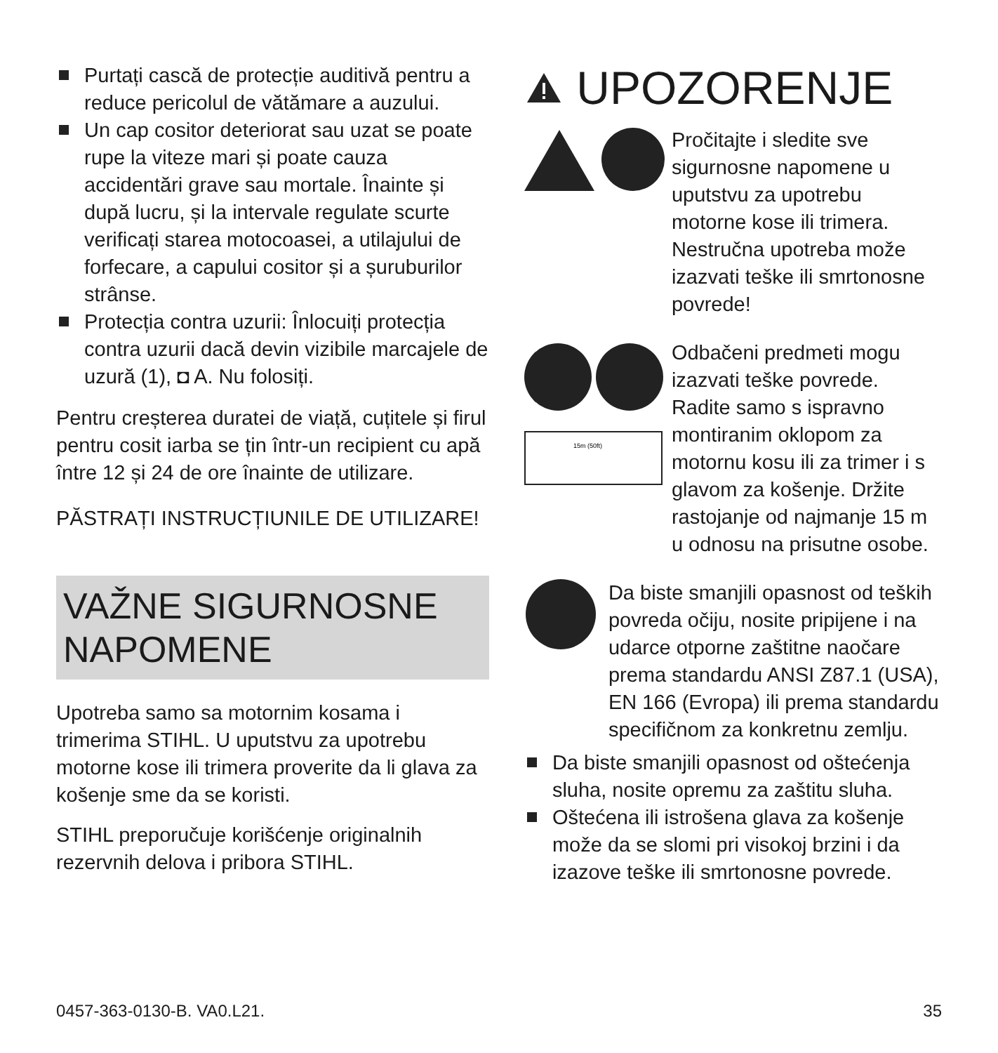Purtați cască de protecție auditivă pentru a reduce pericolul de vătămare a auzului.
Un cap cositor deteriorat sau uzat se poate rupe la viteze mari și poate cauza accidentări grave sau mortale. Înainte și după lucru, și la intervale regulate scurte verificați starea motocoasei, a utilajului de forfecare, a capului cositor și a șuruburilor strânse.
Protecția contra uzurii: Înlocuiți protecția contra uzurii dacă devin vizibile marcajele de uzură (1), ◘ A. Nu folosiți.
Pentru creșterea duratei de viață, cuțitele și firul pentru cosit iarba se țin într-un recipient cu apă între 12 și 24 de ore înainte de utilizare.
PĂSTRAȚI INSTRUCȚIUNILE DE UTILIZARE!
VAŽNE SIGURNOSNE NAPOMENE
Upotreba samo sa motornim kosama i trimerima STIHL. U uputstvu za upotrebu motorne kose ili trimera proverite da li glava za košenje sme da se koristi.
STIHL preporučuje korišćenje originalnih rezervnih delova i pribora STIHL.
UPOZORENJE
Pročitajte i sledite sve sigurnosne napomene u uputstvu za upotrebu motorne kose ili trimera. Nestručna upotreba može izazvati teške ili smrtonosne povrede!
15m (50ft)
Odbačeni predmeti mogu izazvati teške povrede. Radite samo s ispravno montiranim oklopom za motornu kosu ili za trimer i s glavom za košenje. Držite rastojanje od najmanje 15 m u odnosu na prisutne osobe.
Da biste smanjili opasnost od teških povreda očiju, nosite pripijene i na udarce otporne zaštitne naočare prema standardu ANSI Z87.1 (USA), EN 166 (Evropa) ili prema standardu specifičnom za konkretnu zemlju.
Da biste smanjili opasnost od oštećenja sluha, nosite opremu za zaštitu sluha.
Oštećena ili istrošena glava za košenje može da se slomi pri visokoj brzini i da izazove teške ili smrtonosne povrede.
0457-363-0130-B. VA0.L21. 35